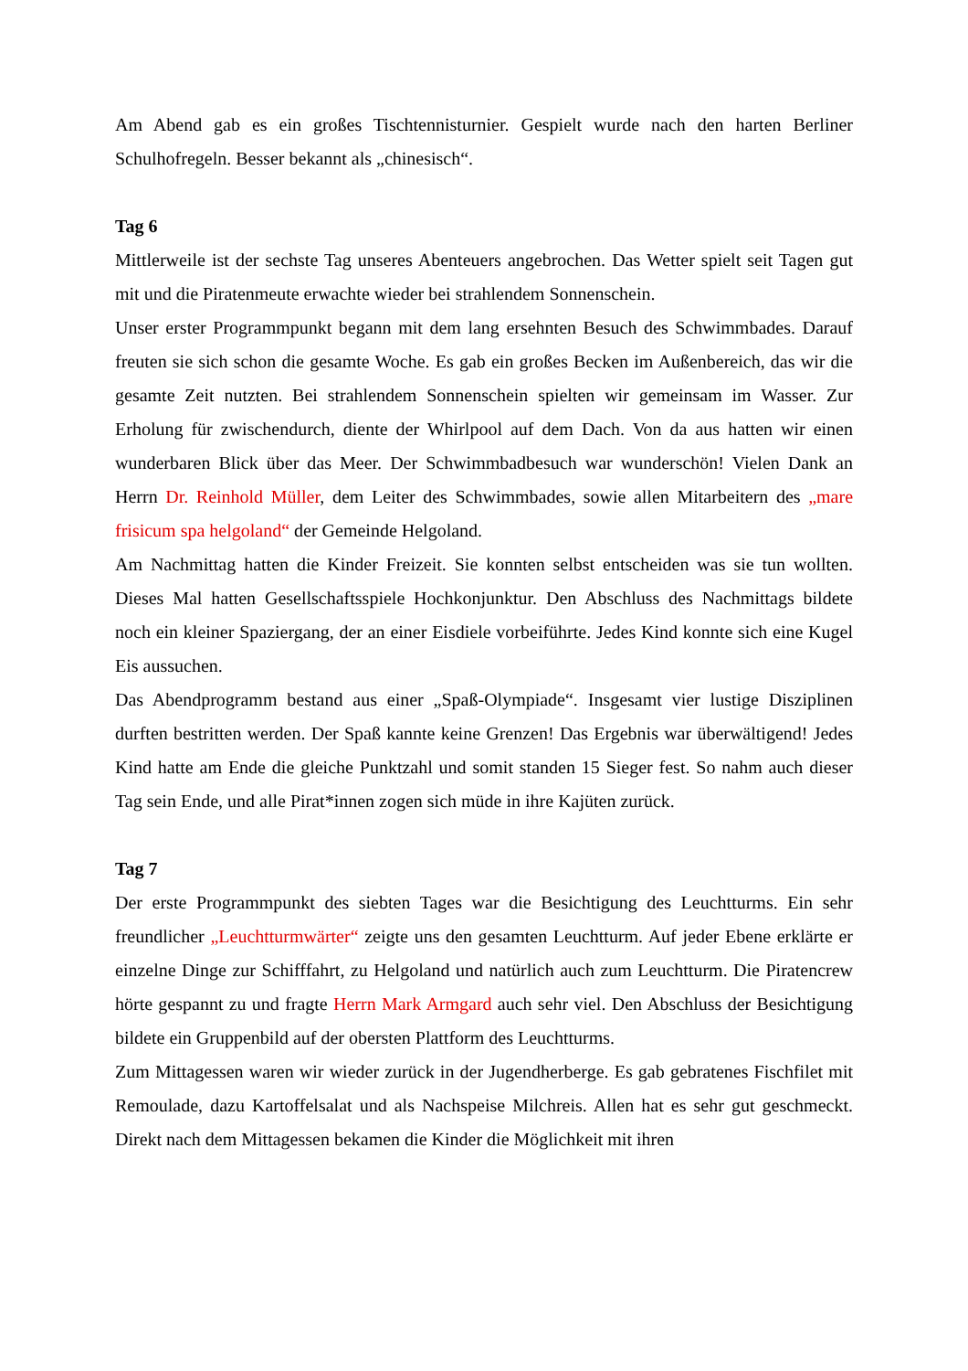Am Abend gab es ein großes Tischtennisturnier. Gespielt wurde nach den harten Berliner Schulhofregeln. Besser bekannt als „chinesisch“.
Tag 6
Mittlerweile ist der sechste Tag unseres Abenteuers angebrochen. Das Wetter spielt seit Tagen gut mit und die Piratenmeute erwachte wieder bei strahlendem Sonnenschein.
Unser erster Programmpunkt begann mit dem lang ersehnten Besuch des Schwimmbades. Darauf freuten sie sich schon die gesamte Woche. Es gab ein großes Becken im Außenbereich, das wir die gesamte Zeit nutzten. Bei strahlendem Sonnenschein spielten wir gemeinsam im Wasser. Zur Erholung für zwischendurch, diente der Whirlpool auf dem Dach. Von da aus hatten wir einen wunderbaren Blick über das Meer. Der Schwimmbadbesuch war wunderschön! Vielen Dank an Herrn Dr. Reinhold Müller, dem Leiter des Schwimmbades, sowie allen Mitarbeitern des „mare frisicum spa helgoland“ der Gemeinde Helgoland.
Am Nachmittag hatten die Kinder Freizeit. Sie konnten selbst entscheiden was sie tun wollten. Dieses Mal hatten Gesellschaftsspiele Hochkonjunktur. Den Abschluss des Nachmittags bildete noch ein kleiner Spaziergang, der an einer Eisdiele vorbeiführte. Jedes Kind konnte sich eine Kugel Eis aussuchen.
Das Abendprogramm bestand aus einer „Spaß-Olympiade“. Insgesamt vier lustige Disziplinen durften bestritten werden. Der Spaß kannte keine Grenzen! Das Ergebnis war überwältigend! Jedes Kind hatte am Ende die gleiche Punktzahl und somit standen 15 Sieger fest. So nahm auch dieser Tag sein Ende, und alle Pirat*innen zogen sich müde in ihre Kajüten zurück.
Tag 7
Der erste Programmpunkt des siebten Tages war die Besichtigung des Leuchtturms. Ein sehr freundlicher „Leuchtturmwärter“ zeigte uns den gesamten Leuchtturm. Auf jeder Ebene erklärte er einzelne Dinge zur Schifffahrt, zu Helgoland und natürlich auch zum Leuchtturm. Die Piratencrew hörte gespannt zu und fragte Herrn Mark Armgard auch sehr viel. Den Abschluss der Besichtigung bildete ein Gruppenbild auf der obersten Plattform des Leuchtturms.
Zum Mittagessen waren wir wieder zurück in der Jugendherberge. Es gab gebratenes Fischfilet mit Remoulade, dazu Kartoffelsalat und als Nachspeise Milchreis. Allen hat es sehr gut geschmeckt. Direkt nach dem Mittagessen bekamen die Kinder die Möglichkeit mit ihren